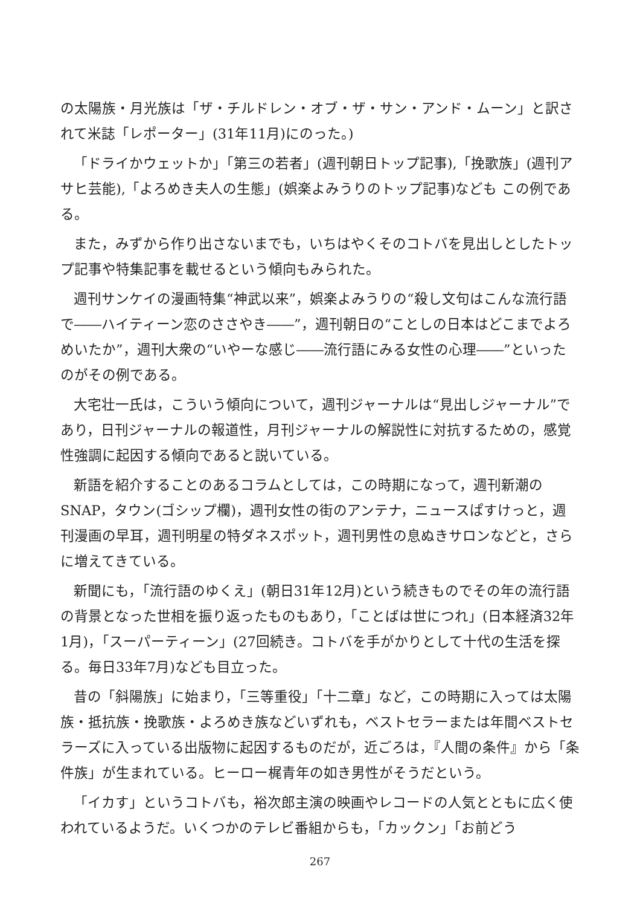の太陽族・月光族は「ザ・チルドレン・オブ・ザ・サン・アンド・ムーン」と訳されて米誌「レポーター」(31年11月)にのった。)
「ドライかウェットか」「第三の若者」(週刊朝日トップ記事),「挽歌族」(週刊アサヒ芸能),「よろめき夫人の生態」(娯楽よみうりのトップ記事)なども この例である。
また，みずから作り出さないまでも，いちはやくそのコトバを見出しとしたトップ記事や特集記事を載せるという傾向もみられた。
週刊サンケイの漫画特集“神武以来”，娯楽よみうりの“殺し文句はこんな流行語で――ハイティーン恋のささやき――”，週刊朝日の“ことしの日本はどこまでよろめいたか”，週刊大衆の“いやーな感じ――流行語にみる女性の心理――”といったのがその例である。
大宅壮一氏は，こういう傾向について，週刊ジャーナルは“見出しジャーナル”であり，日刊ジャーナルの報道性，月刊ジャーナルの解説性に対抗するための，感覚性強調に起因する傾向であると説いている。
新語を紹介することのあるコラムとしては，この時期になって，週刊新潮のSNAP，タウン(ゴシップ欄)，週刊女性の街のアンテナ，ニュースぱすけっと，週刊漫画の早耳，週刊明星の特ダネスポット，週刊男性の息ぬきサロンなどと，さらに増えてきている。
新聞にも，「流行語のゆくえ」(朝日31年12月)という続きものでその年の流行語の背景となった世相を振り返ったものもあり，「ことばは世につれ」(日本経済32年1月)，「スーパーティーン」(27回続き。コトバを手がかりとして十代の生活を探る。毎日33年7月)なども目立った。
昔の「斜陽族」に始まり，「三等重役」「十二章」など，この時期に入っては太陽族・抵抗族・挽歌族・よろめき族などいずれも，ベストセラーまたは年間ベストセラーズに入っている出版物に起因するものだが，近ごろは，『人間の条件』から「条件族」が生まれている。ヒーロー梶青年の如き男性がそうだという。
「イカす」というコトバも，裕次郎主演の映画やレコードの人気とともに広く使われているようだ。いくつかのテレビ番組からも，「カックン」「お前どう
267